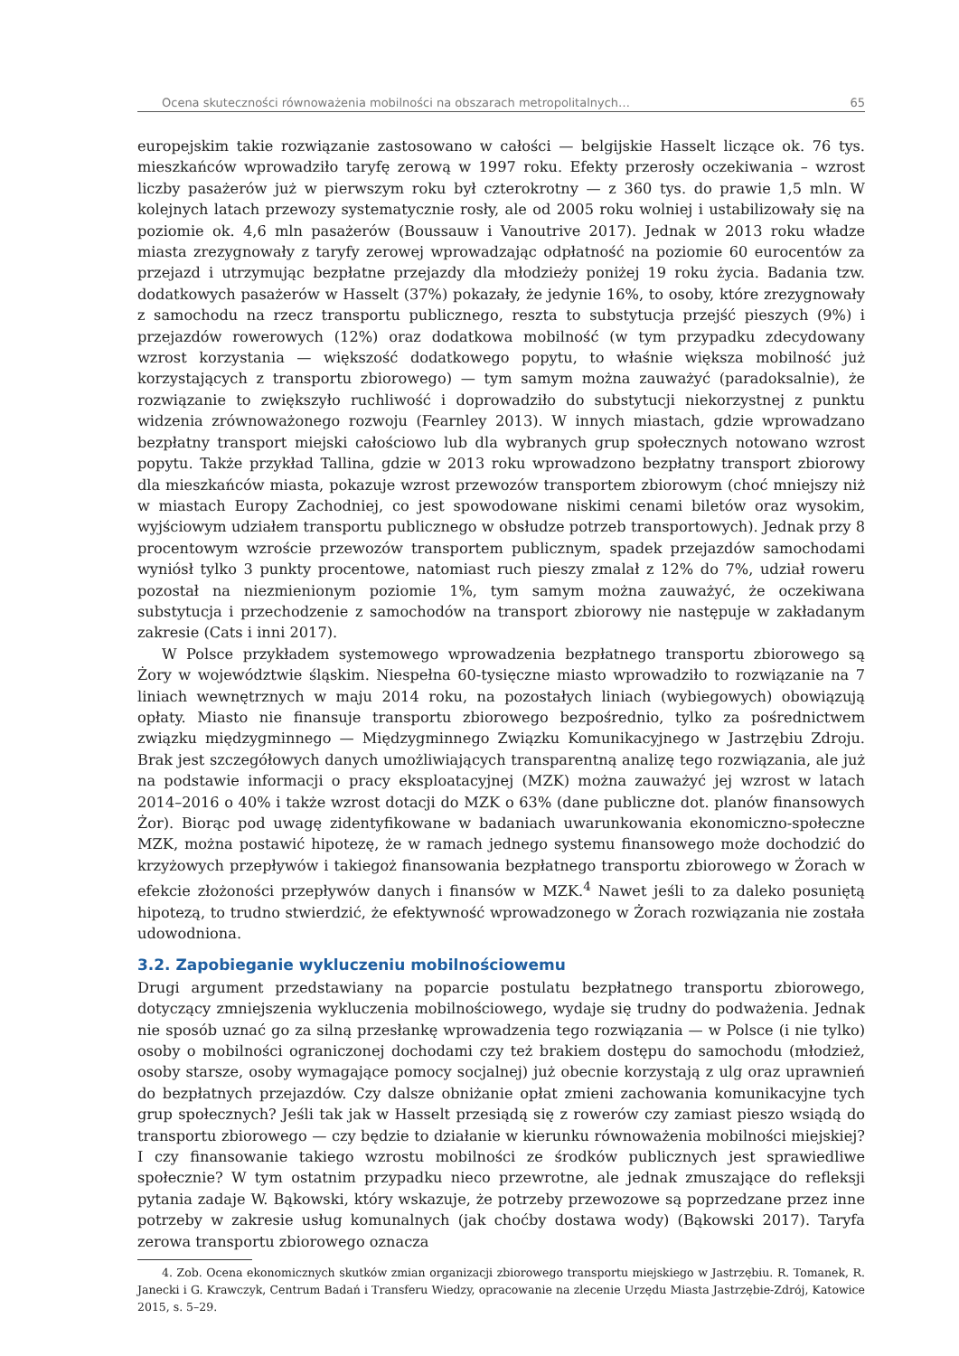Ocena skuteczności równoważenia mobilności na obszarach metropolitalnych… 65
europejskim takie rozwiązanie zastosowano w całości — belgijskie Hasselt liczące ok. 76 tys. mieszkańców wprowadziło taryfę zerową w 1997 roku. Efekty przerosły oczekiwania – wzrost liczby pasażerów już w pierwszym roku był czterokrotny — z 360 tys. do prawie 1,5 mln. W kolejnych latach przewozy systematycznie rosły, ale od 2005 roku wolniej i ustabilizowały się na poziomie ok. 4,6 mln pasażerów (Boussauw i Vanoutrive 2017). Jednak w 2013 roku władze miasta zrezygnowały z taryfy zerowej wprowadzając odpłatność na poziomie 60 eurocentów za przejazd i utrzymując bezpłatne przejazdy dla młodzieży poniżej 19 roku życia. Badania tzw. dodatkowych pasażerów w Hasselt (37%) pokazały, że jedynie 16%, to osoby, które zrezygnowały z samochodu na rzecz transportu publicznego, reszta to substytucja przejść pieszych (9%) i przejazdów rowerowych (12%) oraz dodatkowa mobilność (w tym przypadku zdecydowany wzrost korzystania — większość dodatkowego popytu, to właśnie większa mobilność już korzystających z transportu zbiorowego) — tym samym można zauważyć (paradoksalnie), że rozwiązanie to zwiększyło ruchliwość i doprowadziło do substytucji niekorzystnej z punktu widzenia zrównoważonego rozwoju (Fearnley 2013). W innych miastach, gdzie wprowadzano bezpłatny transport miejski całościowo lub dla wybranych grup społecznych notowano wzrost popytu. Także przykład Tallina, gdzie w 2013 roku wprowadzono bezpłatny transport zbiorowy dla mieszkańców miasta, pokazuje wzrost przewozów transportem zbiorowym (choć mniejszy niż w miastach Europy Zachodniej, co jest spowodowane niskimi cenami biletów oraz wysokim, wyjściowym udziałem transportu publicznego w obsłudze potrzeb transportowych). Jednak przy 8 procentowym wzroście przewozów transportem publicznym, spadek przejazdów samochodami wyniósł tylko 3 punkty procentowe, natomiast ruch pieszy zmalał z 12% do 7%, udział roweru pozostał na niezmienionym poziomie 1%, tym samym można zauważyć, że oczekiwana substytucja i przechodzenie z samochodów na transport zbiorowy nie następuje w zakładanym zakresie (Cats i inni 2017).
W Polsce przykładem systemowego wprowadzenia bezpłatnego transportu zbiorowego są Żory w województwie śląskim. Niespełna 60-tysięczne miasto wprowadziło to rozwiązanie na 7 liniach wewnętrznych w maju 2014 roku, na pozostałych liniach (wybiegowych) obowiązują opłaty. Miasto nie finansuje transportu zbiorowego bezpośrednio, tylko za pośrednictwem związku międzygminnego — Międzygminnego Związku Komunikacyjnego w Jastrzębiu Zdroju. Brak jest szczegółowych danych umożliwiających transparentną analizę tego rozwiązania, ale już na podstawie informacji o pracy eksploatacyjnej (MZK) można zauważyć jej wzrost w latach 2014–2016 o 40% i także wzrost dotacji do MZK o 63% (dane publiczne dot. planów finansowych Żor). Biorąc pod uwagę zidentyfikowane w badaniach uwarunkowania ekonomiczno-społeczne MZK, można postawić hipotezę, że w ramach jednego systemu finansowego może dochodzić do krzyżowych przepływów i takiegoż finansowania bezpłatnego transportu zbiorowego w Żorach w efekcie złożoności przepływów danych i finansów w MZK.<sup>4</sup> Nawet jeśli to za daleko posuniętą hipotezą, to trudno stwierdzić, że efektywność wprowadzonego w Żorach rozwiązania nie została udowodniona.
3.2. Zapobieganie wykluczeniu mobilnościowemu
Drugi argument przedstawiany na poparcie postulatu bezpłatnego transportu zbiorowego, dotyczący zmniejszenia wykluczenia mobilnościowego, wydaje się trudny do podważenia. Jednak nie sposób uznać go za silną przesłankę wprowadzenia tego rozwiązania — w Polsce (i nie tylko) osoby o mobilności ograniczonej dochodami czy też brakiem dostępu do samochodu (młodzież, osoby starsze, osoby wymagające pomocy socjalnej) już obecnie korzystają z ulg oraz uprawnień do bezpłatnych przejazdów. Czy dalsze obniżanie opłat zmieni zachowania komunikacyjne tych grup społecznych? Jeśli tak jak w Hasselt przesiądą się z rowerów czy zamiast pieszo wsiądą do transportu zbiorowego — czy będzie to działanie w kierunku równoważenia mobilności miejskiej? I czy finansowanie takiego wzrostu mobilności ze środków publicznych jest sprawiedliwe społecznie? W tym ostatnim przypadku nieco przewrotne, ale jednak zmuszające do refleksji pytania zadaje W. Bąkowski, który wskazuje, że potrzeby przewozowe są poprzedzane przez inne potrzeby w zakresie usług komunalnych (jak choćby dostawa wody) (Bąkowski 2017). Taryfa zerowa transportu zbiorowego oznacza
4. Zob. Ocena ekonomicznych skutków zmian organizacji zbiorowego transportu miejskiego w Jastrzębiu. R. Tomanek, R. Janecki i G. Krawczyk, Centrum Badań i Transferu Wiedzy, opracowanie na zlecenie Urzędu Miasta Jastrzębie-Zdrój, Katowice 2015, s. 5–29.